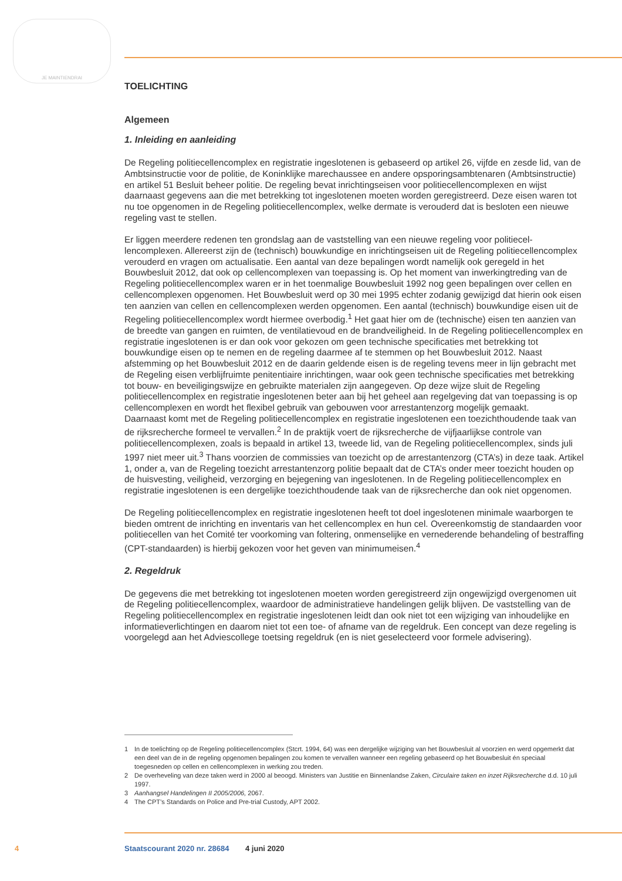JE MAINTIENDRAI
TOELICHTING
Algemeen
1. Inleiding en aanleiding
De Regeling politiecellencomplex en registratie ingeslotenen is gebaseerd op artikel 26, vijfde en zesde lid, van de Ambtsinstructie voor de politie, de Koninklijke marechaussee en andere opsporings­ambtenaren (Ambtsinstructie) en artikel 51 Besluit beheer politie. De regeling bevat inrichtingseisen voor politiecellencomplexen en wijst daarnaast gegevens aan die met betrekking tot ingeslotenen moeten worden geregistreerd. Deze eisen waren tot nu toe opgenomen in de Regeling politiecellen­complex, welke dermate is verouderd dat is besloten een nieuwe regeling vast te stellen.
Er liggen meerdere redenen ten grondslag aan de vaststelling van een nieuwe regeling voor politiecel­lencomplexen. Allereerst zijn de (technisch) bouwkundige en inrichtingseisen uit de Regeling politiecellencomplex verouderd en vragen om actualisatie. Een aantal van deze bepalingen wordt namelijk ook geregeld in het Bouwbesluit 2012, dat ook op cellencomplexen van toepassing is. Op het moment van inwerkingtreding van de Regeling politiecellencomplex waren er in het toenmalige Bouwbesluit 1992 nog geen bepalingen over cellen en cellencomplexen opgenomen. Het Bouwbesluit werd op 30 mei 1995 echter zodanig gewijzigd dat hierin ook eisen ten aanzien van cellen en cellen­complexen werden opgenomen. Een aantal (technisch) bouwkundige eisen uit de Regeling politiecel­lencomplex wordt hiermee overbodig.<sup>1</sup> Het gaat hier om de (technische) eisen ten aanzien van de breedte van gangen en ruimten, de ventilatievoud en de brandveiligheid. In de Regeling politiecellen­complex en registratie ingeslotenen is er dan ook voor gekozen om geen technische specificaties met betrekking tot bouwkundige eisen op te nemen en de regeling daarmee af te stemmen op het Bouwbesluit 2012. Naast afstemming op het Bouwbesluit 2012 en de daarin geldende eisen is de regeling tevens meer in lijn gebracht met de Regeling eisen verblijfruimte penitentiaire inrichtingen, waar ook geen technische specificaties met betrekking tot bouw- en beveiligingswijze en gebruikte materialen zijn aangegeven. Op deze wijze sluit de Regeling politiecellencomplex en registratie ingeslotenen beter aan bij het geheel aan regelgeving dat van toepassing is op cellencomplexen en wordt het flexibel gebruik van gebouwen voor arrestantenzorg mogelijk gemaakt.
Daarnaast komt met de Regeling politiecellencomplex en registratie ingeslotenen een toezichthou­dende taak van de rijksrecherche formeel te vervallen.<sup>2</sup> In de praktijk voert de rijksrecherche de vijfjaarlijkse controle van politiecellencomplexen, zoals is bepaald in artikel 13, tweede lid, van de Regeling politiecellencomplex, sinds juli 1997 niet meer uit.<sup>3</sup> Thans voorzien de commissies van toezicht op de arrestantenzorg (CTA’s) in deze taak. Artikel 1, onder a, van de Regeling toezicht arrestantenzorg politie bepaalt dat de CTA’s onder meer toezicht houden op de huisvesting, veiligheid, verzorging en bejegening van ingeslotenen. In de Regeling politiecellencomplex en registratie ingeslotenen is een dergelijke toezichthoudende taak van de rijksrecherche dan ook niet opgenomen.
De Regeling politiecellencomplex en registratie ingeslotenen heeft tot doel ingeslotenen minimale waarborgen te bieden omtrent de inrichting en inventaris van het cellencomplex en hun cel. Overeen­komstig de standaarden voor politiecellen van het Comité ter voorkoming van foltering, onmenselijke en vernederende behandeling of bestraffing (CPT-standaarden) is hierbij gekozen voor het geven van minimumeisen.<sup>4</sup>
2. Regeldruk
De gegevens die met betrekking tot ingeslotenen moeten worden geregistreerd zijn ongewijzigd overgenomen uit de Regeling politiecellencomplex, waardoor de administratieve handelingen gelijk blijven. De vaststelling van de Regeling politiecellencomplex en registratie ingeslotenen leidt dan ook niet tot een wijziging van inhoudelijke en informatieverlichtingen en daarom niet tot een toe- of afname van de regeldruk. Een concept van deze regeling is voorgelegd aan het Adviescollege toetsing regeldruk (en is niet geselecteerd voor formele advisering).
1 In de toelichting op de Regeling politiecellencomplex (Stcrt. 1994, 64) was een dergelijke wijziging van het Bouwbesluit al voorzien en werd opgemerkt dat een deel van de in de regeling opgenomen bepalingen zou komen te vervallen wanneer een regeling gebaseerd op het Bouwbesluit én speciaal toegesneden op cellen en cellencomplexen in werking zou treden.
2 De overheveling van deze taken werd in 2000 al beoogd. Ministers van Justitie en Binnenlandse Zaken, Circulaire taken en inzet Rijksrecherche d.d. 10 juli 1997.
3 Aanhangsel Handelingen II 2005/2006, 2067.
4 The CPT’s Standards on Police and Pre-trial Custody, APT 2002.
4 Staatscourant 2020 nr. 28684 4 juni 2020